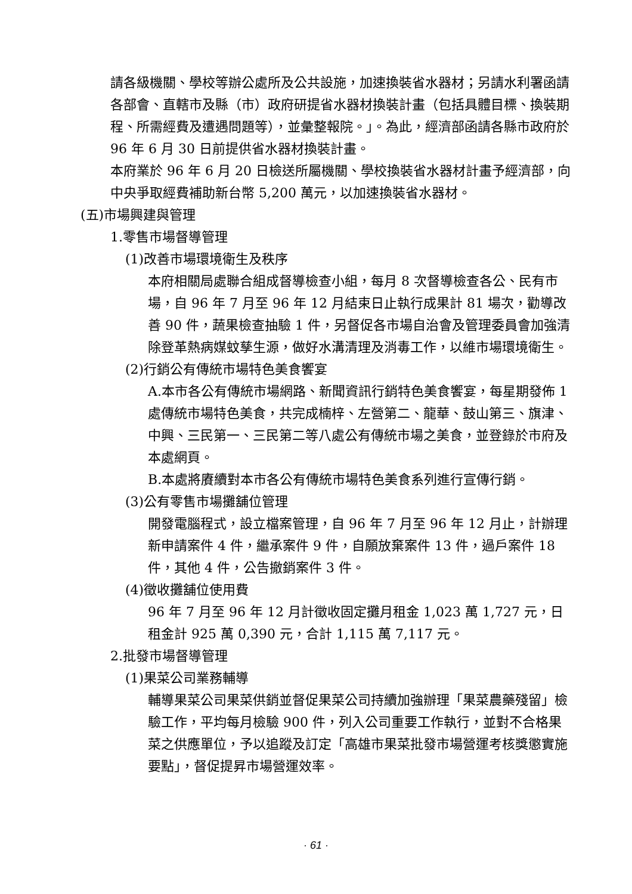請各級機關、學校等辦公處所及公共設施，加速換裝省水器材；另請水利署函請各部會、直轄市及縣（市）政府研提省水器材換裝計畫（包括具體目標、換裝期程、所需經費及遭遇問題等），並彙整報院。」。為此，經濟部函請各縣市政府於 96 年 6 月 30 日前提供省水器材換裝計畫。
本府業於 96 年 6 月 20 日檢送所屬機關、學校換裝省水器材計畫予經濟部，向中央爭取經費補助新台幣 5,200 萬元，以加速換裝省水器材。
(五)市場興建與管理
1.零售市場督導管理
(1)改善市場環境衛生及秩序
本府相關局處聯合組成督導檢查小組，每月 8 次督導檢查各公、民有市場，自 96 年 7 月至 96 年 12 月結束日止執行成果計 81 場次，勸導改善 90 件，蔬果檢查抽驗 1 件，另督促各市場自治會及管理委員會加強清除登革熱病媒蚊孳生源，做好水溝清理及消毒工作，以維市場環境衛生。
(2)行銷公有傳統市場特色美食饗宴
A.本市各公有傳統市場網路、新聞資訊行銷特色美食饗宴，每星期發佈 1 處傳統市場特色美食，共完成楠梓、左營第二、龍華、鼓山第三、旗津、中興、三民第一、三民第二等八處公有傳統市場之美食，並登錄於市府及本處網頁。
B.本處將賡續對本市各公有傳統市場特色美食系列進行宣傳行銷。
(3)公有零售市場攤舖位管理
開發電腦程式，設立檔案管理，自 96 年 7 月至 96 年 12 月止，計辦理新申請案件 4 件，繼承案件 9 件，自願放棄案件 13 件，過戶案件 18 件，其他 4 件，公告撤銷案件 3 件。
(4)徵收攤舖位使用費
96 年 7 月至 96 年 12 月計徵收固定攤月租金 1,023 萬 1,727 元，日租金計 925 萬 0,390 元，合計 1,115 萬 7,117 元。
2.批發市場督導管理
(1)果菜公司業務輔導
輔導果菜公司果菜供銷並督促果菜公司持續加強辦理「果菜農藥殘留」檢驗工作，平均每月檢驗 900 件，列入公司重要工作執行，並對不合格果菜之供應單位，予以追蹤及訂定「高雄市果菜批發市場營運考核獎懲實施要點」，督促提昇市場營運效率。
· 61 ·